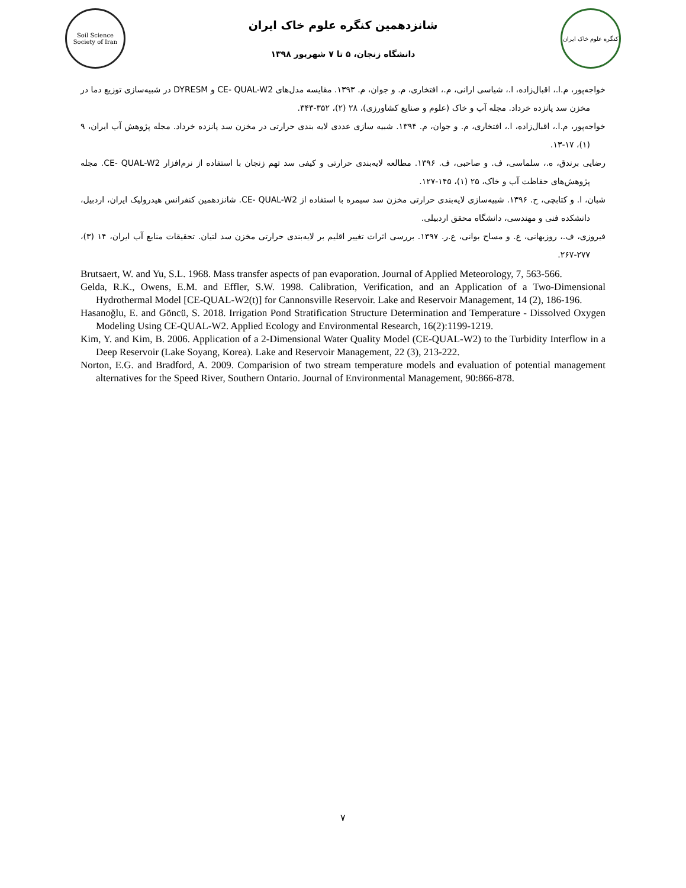Soil Science Society of Iran
شانزدهمین کنگره علوم خاک ایران
دانشگاه زنجان، ۵ تا ۷ شهریور ۱۳۹۸
کنگره علوم خاک ایران
خواجه‌پور، م.ا.، اقبال‌زاده، ا.، شیاسی ارانی، م.، افتخاری، م. و جوان، م. ۱۳۹۳. مقایسه مدل‌های CE- QUAL-W2 و DYRESM در شبیه‌سازی توزیع دما در مخزن سد پانزده خرداد. مجله آب و خاک (علوم و صنایع کشاورزی)، ۲۸ (۲)، ۳۵۲-۳۴۳.
خواجه‌پور، م.ا.، اقبال‌زاده، ا.، افتخاری، م. و جوان، م. ۱۳۹۴. شبیه سازی عددی لایه بندی حرارتی در مخزن سد پانزده خرداد. مجله پژوهش آب ایران، ۹ (۱)، ۱۷-۱۳.
رضایی برندق، ه.، سلماسی، ف. و صاحبی، ف. ۱۳۹۶. مطالعه لایه‌بندی حرارتی و کیفی سد تهم زنجان با استفاده از نرم‌افزار CE- QUAL-W2. مجله پژوهش‌های حفاظت آب و خاک، ۲۵ (۱)، ۱۴۵-۱۲۷.
شبان، ا. و کتابچی، ح. ۱۳۹۶. شبیه‌سازی لایه‌بندی حرارتی مخزن سد سیمره با استفاده از CE- QUAL-W2. شانزدهمین کنفرانس هیدرولیک ایران، اردبیل، دانشکده فنی و مهندسی، دانشگاه محقق اردبیلی.
فیروزی، ف.، روزبهانی، ع. و مساح بوانی، ع.ر. ۱۳۹۷. بررسی اثرات تغییر اقلیم بر لایه‌بندی حرارتی مخزن سد لتیان. تحقیقات منابع آب ایران، ۱۴ (۳)، ۲۷۷-۲۶۷.
Brutsaert, W. and Yu, S.L. 1968. Mass transfer aspects of pan evaporation. Journal of Applied Meteorology, 7, 563-566.
Gelda, R.K., Owens, E.M. and Effler, S.W. 1998. Calibration, Verification, and an Application of a Two-Dimensional Hydrothermal Model [CE-QUAL-W2(t)] for Cannonsville Reservoir. Lake and Reservoir Management, 14 (2), 186-196.
Hasanoğlu, E. and Göncü, S. 2018. Irrigation Pond Stratification Structure Determination and Temperature - Dissolved Oxygen Modeling Using CE-QUAL-W2. Applied Ecology and Environmental Research, 16(2):1199-1219.
Kim, Y. and Kim, B. 2006. Application of a 2-Dimensional Water Quality Model (CE-QUAL-W2) to the Turbidity Interflow in a Deep Reservoir (Lake Soyang, Korea). Lake and Reservoir Management, 22 (3), 213-222.
Norton, E.G. and Bradford, A. 2009. Comparision of two stream temperature models and evaluation of potential management alternatives for the Speed River, Southern Ontario. Journal of Environmental Management, 90:866-878.
۷